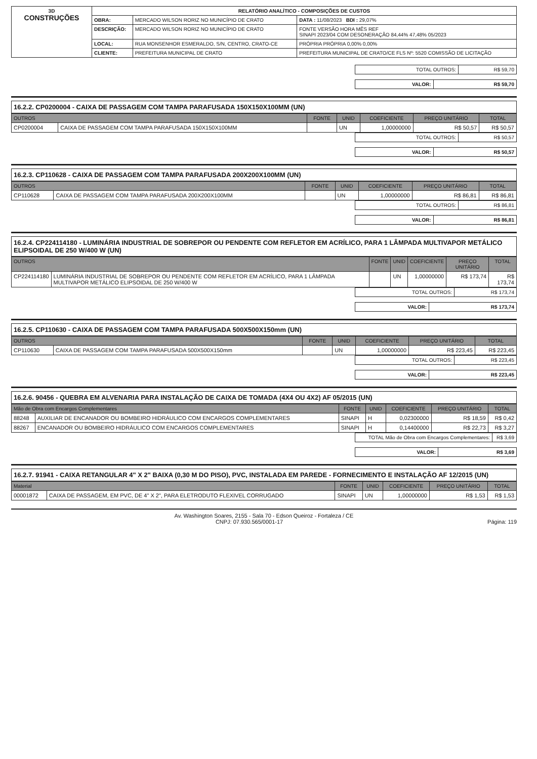| 3D CONSTRUÇÕES | RELATÓRIO ANALÍTICO - COMPOSIÇÕES DE CUSTOS | | |
| | OBRA: | MERCADO WILSON RORIZ NO MUNICÍPIO DE CRATO | DATA : 11/08/2023 BDI : 29,07% |
| | DESCRIÇÃO: | MERCADO WILSON RORIZ NO MUNICÍPIO DE CRATO | FONTE VERSÃO HORA MÊS REF SINAPI 2023/04 COM DESONERAÇÃO 84,44% 47,48% 05/2023 |
| | LOCAL: | RUA MONSENHOR ESMERALDO, S/N, CENTRO, CRATO-CE | PRÓPRIA PRÓPRIA 0,00% 0,00% |
| | CLIENTE: | PREFEITURA MUNICIPAL DE CRATO | PREFEITURA MUNICIPAL DE CRATO/CE FLS Nº: 5520 COMISSÃO DE LICITAÇÃO |
| TOTAL OUTROS: | R$ 59,70 |
| VALOR: | R$ 59,70 |
16.2.2. CP0200004 - CAIXA DE PASSAGEM COM TAMPA PARAFUSADA 150X150X100MM (UN)
| OUTROS | | FONTE | UNID | COEFICIENTE | PREÇO UNITÁRIO | TOTAL |
| --- | --- | --- | --- | --- | --- | --- |
| CP0200004 | CAIXA DE PASSAGEM COM TAMPA PARAFUSADA 150X150X100MM | | UN | 1,00000000 | R$ 50,57 | R$ 50,57 |
| TOTAL OUTROS: | R$ 50,57 |
| VALOR: | R$ 50,57 |
16.2.3. CP110628 - CAIXA DE PASSAGEM COM TAMPA PARAFUSADA 200X200X100MM (UN)
| OUTROS | | FONTE | UNID | COEFICIENTE | PREÇO UNITÁRIO | TOTAL |
| --- | --- | --- | --- | --- | --- | --- |
| CP110628 | CAIXA DE PASSAGEM COM TAMPA PARAFUSADA 200X200X100MM | | UN | 1,00000000 | R$ 86,81 | R$ 86,81 |
| TOTAL OUTROS: | R$ 86,81 |
| VALOR: | R$ 86,81 |
16.2.4. CP224114180 - LUMINÁRIA INDUSTRIAL DE SOBREPOR OU PENDENTE COM REFLETOR EM ACRÍLICO, PARA 1 LÂMPADA MULTIVAPOR METÁLICO ELIPSOIDAL DE 250 W/400 W (UN)
| OUTROS | | FONTE | UNID | COEFICIENTE | PREÇO UNITÁRIO | TOTAL |
| --- | --- | --- | --- | --- | --- | --- |
| CP224114180 | LUMINÁRIA INDUSTRIAL DE SOBREPOR OU PENDENTE COM REFLETOR EM ACRÍLICO, PARA 1 LÂMPADA MULTIVAPOR METÁLICO ELIPSOIDAL DE 250 W/400 W | | UN | 1,00000000 | R$ 173,74 | R$ 173,74 |
| TOTAL OUTROS: | R$ 173,74 |
| VALOR: | R$ 173,74 |
16.2.5. CP110630 - CAIXA DE PASSAGEM COM TAMPA PARAFUSADA 500X500X150mm (UN)
| OUTROS | | FONTE | UNID | COEFICIENTE | PREÇO UNITÁRIO | TOTAL |
| --- | --- | --- | --- | --- | --- | --- |
| CP110630 | CAIXA DE PASSAGEM COM TAMPA PARAFUSADA 500X500X150mm | | UN | 1,00000000 | R$ 223,45 | R$ 223,45 |
| TOTAL OUTROS: | R$ 223,45 |
| VALOR: | R$ 223,45 |
16.2.6. 90456 - QUEBRA EM ALVENARIA PARA INSTALAÇÃO DE CAIXA DE TOMADA (4X4 OU 4X2) AF 05/2015 (UN)
| Mão de Obra com Encargos Complementares | | FONTE | UNID | COEFICIENTE | PREÇO UNITÁRIO | TOTAL |
| --- | --- | --- | --- | --- | --- | --- |
| 88248 | AUXILIAR DE ENCANADOR OU BOMBEIRO HIDRÁULICO COM ENCARGOS COMPLEMENTARES | SINAPI | H | 0,02300000 | R$ 18,59 | R$ 0,42 |
| 88267 | ENCANADOR OU BOMBEIRO HIDRÁULICO COM ENCARGOS COMPLEMENTARES | SINAPI | H | 0,14400000 | R$ 22,73 | R$ 3,27 |
| TOTAL Mão de Obra com Encargos Complementares: | R$ 3,69 |
| VALOR: | R$ 3,69 |
16.2.7. 91941 - CAIXA RETANGULAR 4" X 2" BAIXA (0,30 M DO PISO), PVC, INSTALADA EM PAREDE - FORNECIMENTO E INSTALAÇÃO AF 12/2015 (UN)
| Material | | FONTE | UNID | COEFICIENTE | PREÇO UNITÁRIO | TOTAL |
| --- | --- | --- | --- | --- | --- | --- |
| 00001872 | CAIXA DE PASSAGEM, EM PVC, DE 4" X 2", PARA ELETRODUTO FLEXIVEL CORRUGADO | SINAPI | UN | 1,00000000 | R$ 1,53 | R$ 1,53 |
Av. Washington Soares, 2155 - Sala 70 - Edson Queiroz - Fortaleza / CE
CNPJ: 07.930.565/0001-17 Página: 119